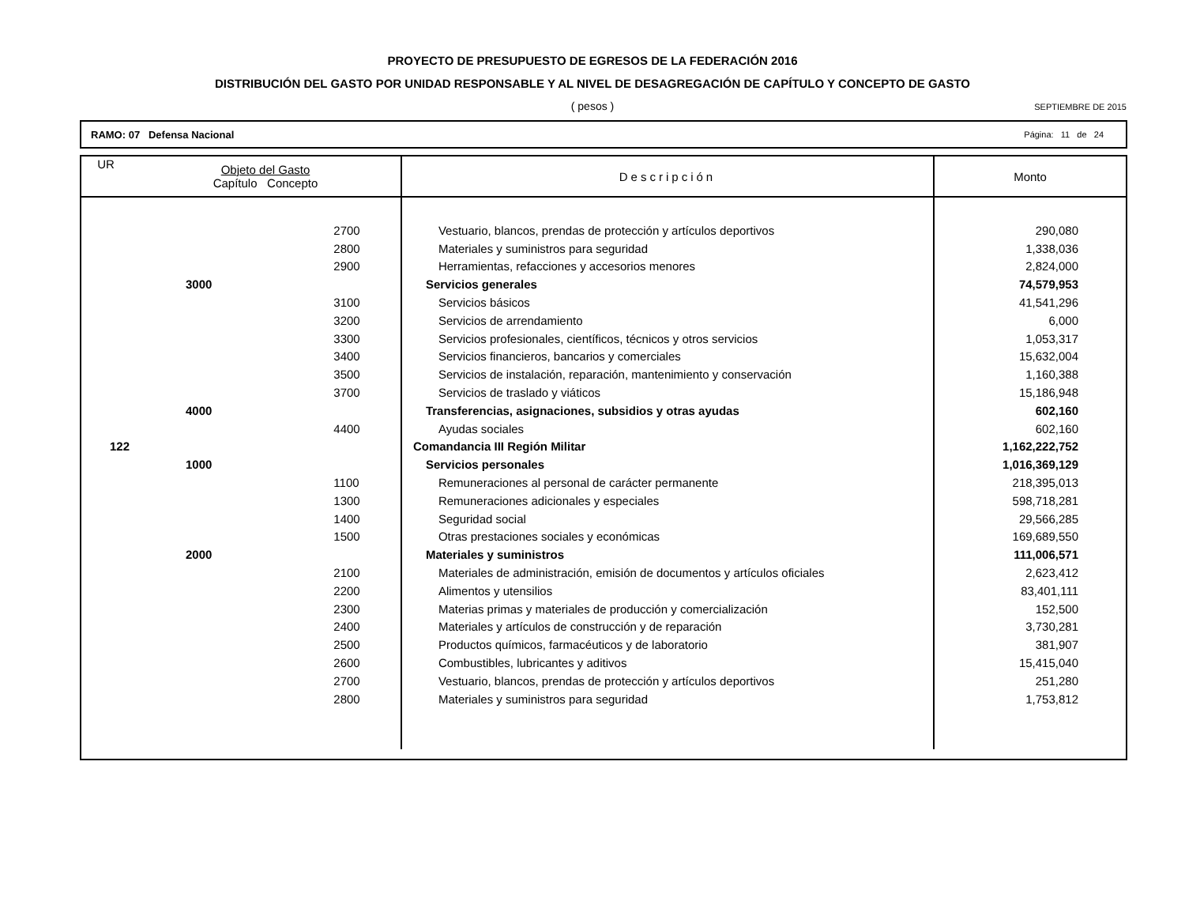PROYECTO DE PRESUPUESTO DE EGRESOS DE LA FEDERACIÓN 2016
DISTRIBUCIÓN DEL GASTO POR UNIDAD RESPONSABLE Y AL NIVEL DE DESAGREGACIÓN DE CAPÍTULO Y CONCEPTO DE GASTO
( pesos ) SEPTIEMBRE DE 2015
RAMO: 07 Defensa Nacional Página: 11 de 24
| UR | Objeto del Gasto Capítulo Concepto | | Descripción | Monto |
| --- | --- | --- | --- | --- |
| | | 2700 | Vestuario, blancos, prendas de protección y artículos deportivos | 290,080 |
| | | 2800 | Materiales y suministros para seguridad | 1,338,036 |
| | | 2900 | Herramientas, refacciones y accesorios menores | 2,824,000 |
| | 3000 | | Servicios generales | 74,579,953 |
| | | 3100 | Servicios básicos | 41,541,296 |
| | | 3200 | Servicios de arrendamiento | 6,000 |
| | | 3300 | Servicios profesionales, científicos, técnicos y otros servicios | 1,053,317 |
| | | 3400 | Servicios financieros, bancarios y comerciales | 15,632,004 |
| | | 3500 | Servicios de instalación, reparación, mantenimiento y conservación | 1,160,388 |
| | | 3700 | Servicios de traslado y viáticos | 15,186,948 |
| | 4000 | | Transferencias, asignaciones, subsidios y otras ayudas | 602,160 |
| | | 4400 | Ayudas sociales | 602,160 |
| 122 | | | Comandancia III Región Militar | 1,162,222,752 |
| | 1000 | | Servicios personales | 1,016,369,129 |
| | | 1100 | Remuneraciones al personal de carácter permanente | 218,395,013 |
| | | 1300 | Remuneraciones adicionales y especiales | 598,718,281 |
| | | 1400 | Seguridad social | 29,566,285 |
| | | 1500 | Otras prestaciones sociales y económicas | 169,689,550 |
| | 2000 | | Materiales y suministros | 111,006,571 |
| | | 2100 | Materiales de administración, emisión de documentos y artículos oficiales | 2,623,412 |
| | | 2200 | Alimentos y utensilios | 83,401,111 |
| | | 2300 | Materias primas y materiales de producción y comercialización | 152,500 |
| | | 2400 | Materiales y artículos de construcción y de reparación | 3,730,281 |
| | | 2500 | Productos químicos, farmacéuticos y de laboratorio | 381,907 |
| | | 2600 | Combustibles, lubricantes y aditivos | 15,415,040 |
| | | 2700 | Vestuario, blancos, prendas de protección y artículos deportivos | 251,280 |
| | | 2800 | Materiales y suministros para seguridad | 1,753,812 |